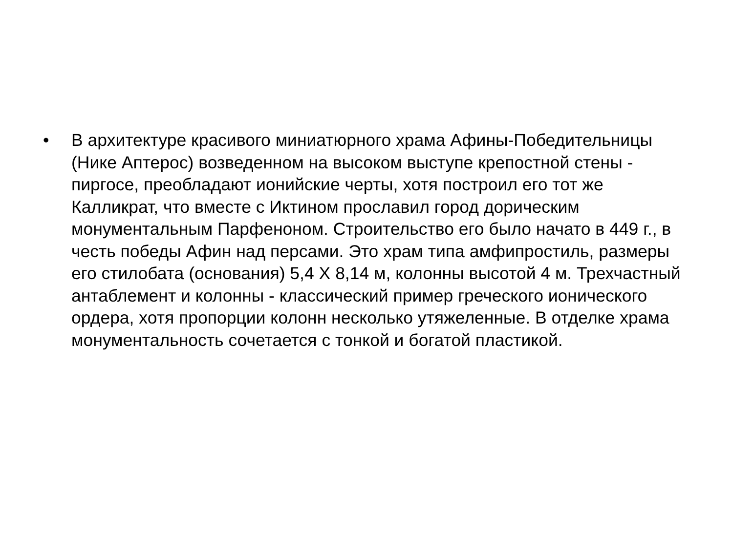• В архитектуре красивого миниатюрного храма Афины-Победительницы (Нике Аптерос) возведенном на высоком выступе крепостной стены - пиргосе, преобладают ионийские черты, хотя построил его тот же Калликрат, что вместе с Иктином прославил город дорическим монументальным Парфеноном. Строительство его было начато в 449 г., в честь победы Афин над персами. Это храм типа амфипростиль, размеры его стилобата (основания) 5,4 Х 8,14 м, колонны высотой 4 м. Трехчастный антаблемент и колонны - классический пример греческого ионического ордера, хотя пропорции колонн несколько утяжеленные. В отделке храма монументальность сочетается с тонкой и богатой пластикой.